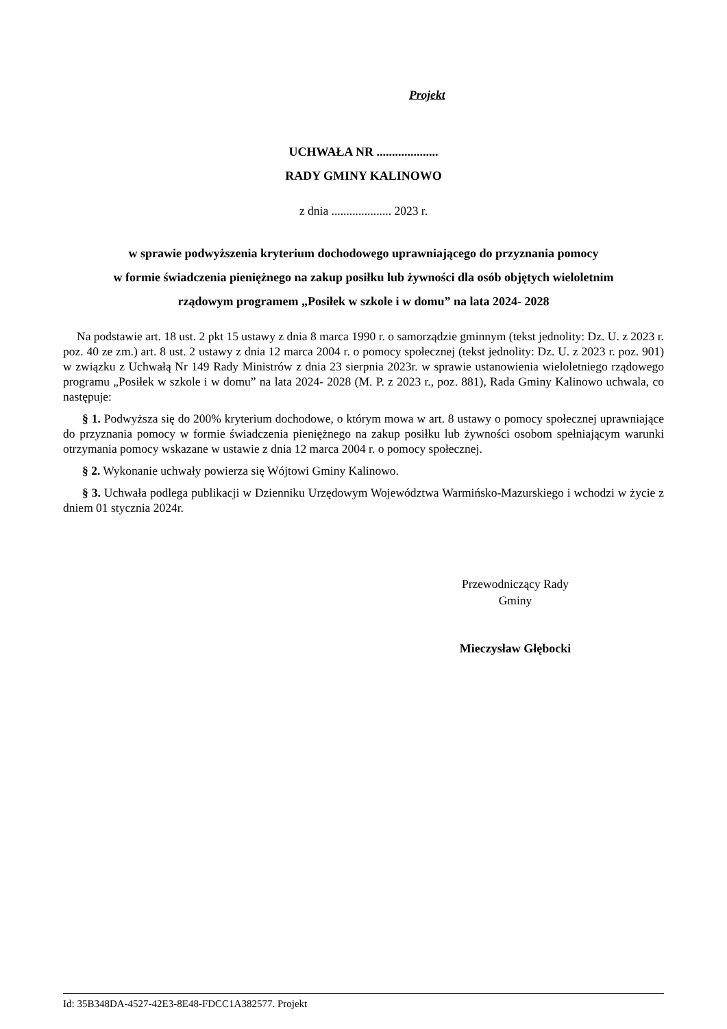Projekt
UCHWAŁA NR ....................
RADY GMINY KALINOWO
z dnia .................... 2023 r.
w sprawie podwyższenia kryterium dochodowego uprawniającego do przyznania pomocy
w formie świadczenia pieniężnego na zakup posiłku lub żywności dla osób objętych wieloletnim
rządowym programem „Posiłek w szkole i w domu” na lata 2024- 2028
Na podstawie art. 18 ust. 2 pkt 15 ustawy z dnia 8 marca 1990 r. o samorządzie gminnym (tekst jednolity: Dz. U. z 2023 r. poz. 40 ze zm.) art. 8 ust. 2 ustawy z dnia 12 marca 2004 r. o pomocy społecznej (tekst jednolity: Dz. U. z 2023 r. poz. 901) w związku z Uchwałą Nr 149 Rady Ministrów z dnia 23 sierpnia 2023r. w sprawie ustanowienia wieloletniego rządowego programu „Posiłek w szkole i w domu” na lata 2024- 2028 (M. P. z 2023 r., poz. 881), Rada Gminy Kalinowo uchwala, co następuje:
§ 1. Podwyższa się do 200% kryterium dochodowe, o którym mowa w art. 8 ustawy o pomocy społecznej uprawniające do przyznania pomocy w formie świadczenia pieniężnego na zakup posiłku lub żywności osobom spełniającym warunki otrzymania pomocy wskazane w ustawie z dnia 12 marca 2004 r. o pomocy społecznej.
§ 2. Wykonanie uchwały powierza się Wójtowi Gminy Kalinowo.
§ 3. Uchwała podlega publikacji w Dzienniku Urzędowym Województwa Warmińsko-Mazurskiego i wchodzi w życie z dniem 01 stycznia 2024r.
Przewodniczący Rady
Gminy
Mieczysław Głębocki
Id: 35B348DA-4527-42E3-8E48-FDCC1A382577. Projekt